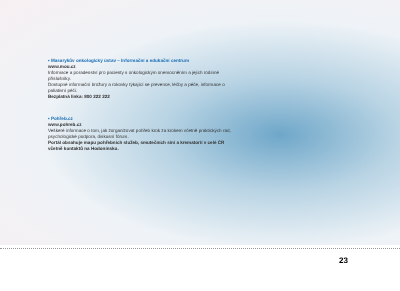• Masarykův onkologický ústav – Informační a edukační centrum
www.mou.cz
Informace a poradenství pro pacienty s onkologickým onemocněním a jejich rodinné příslušníky.
Dostupné informační brožury a rokovky týkající se prevence, léčby a péče, informace o paliativní péči.
Bezplatná linka: 800 222 222
• Pohřeb.cz
www.pohreb.cz
Veškeré informace o tom, jak zorganizovat pohřeb krok za krokem včetně praktických rad, psychologické podpora, diskusní fórum.
Portál obsahuje mapu pohřebních služeb, smutečních síní a krematorií v celé ČR včetně kontaktů na Hodonínsko.
23